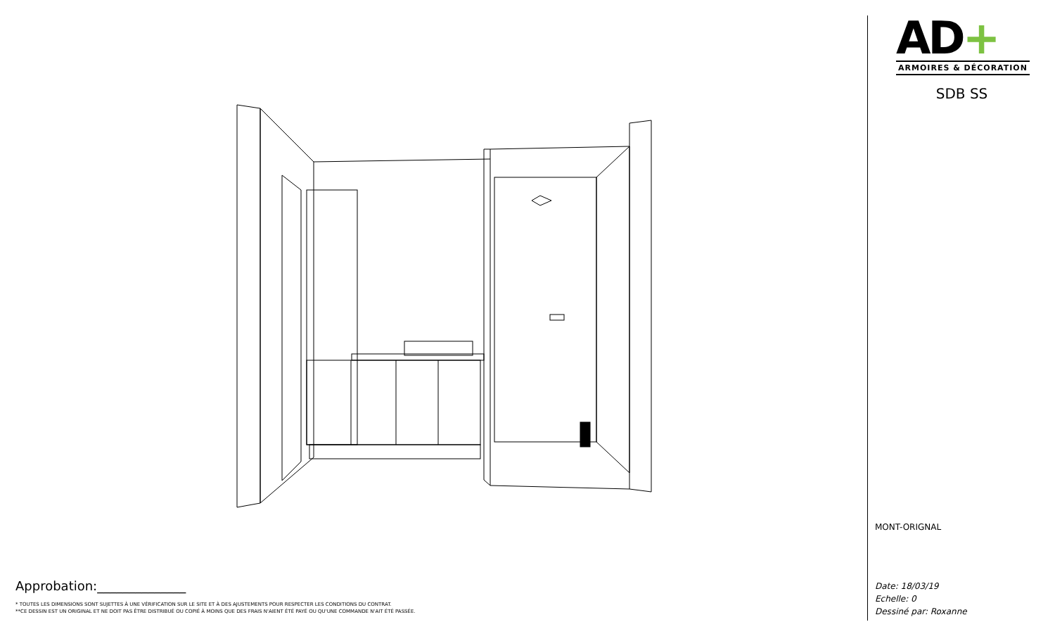Approbation:______________
* TOUTES LES DIMENSIONS SONT SUJETTES À UNE VÉRIFICATION SUR LE SITE ET À DES AJUSTEMENTS POUR RESPECTER LES CONDITIONS DU CONTRAT.
**CE DESSIN EST UN ORIGINAL ET NE DOIT PAS ÊTRE DISTRIBUÉ OU COPIÉ À MOINS QUE DES FRAIS N'AIENT ÉTÉ PAYÉ OU QU'UNE COMMANDE N'AIT ÉTÉ PASSÉE.
AD+
ARMOIRES & DÉCORATION
SDB SS
MONT-ORIGNAL
Date: 18/03/19
Echelle: 0
Dessiné par: Roxanne